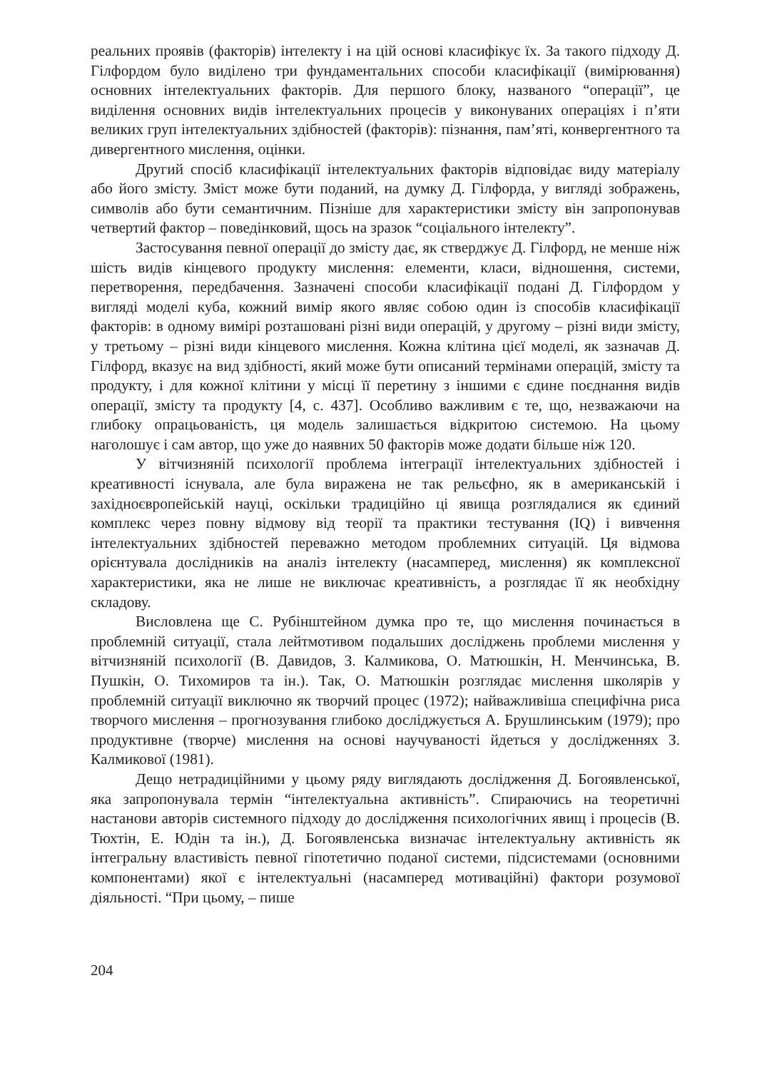реальних проявів (факторів) інтелекту і на цій основі класифікує їх. За такого підходу Д. Гілфордом було виділено три фундаментальних способи класифікації (вимірювання) основних інтелектуальних факторів. Для першого блоку, названого “операції”, це виділення основних видів інтелектуальних процесів у виконуваних операціях і п’яти великих груп інтелектуальних здібностей (факторів): пізнання, пам’яті, конвергентного та дивергентного мислення, оцінки.
Другий спосіб класифікації інтелектуальних факторів відповідає виду матеріалу або його змісту. Зміст може бути поданий, на думку Д. Гілфорда, у вигляді зображень, символів або бути семантичним. Пізніше для характеристики змісту він запропонував четвертий фактор – поведінковий, щось на зразок “соціального інтелекту”.
Застосування певної операції до змісту дає, як стверджує Д. Гілфорд, не менше ніж шість видів кінцевого продукту мислення: елементи, класи, відношення, системи, перетворення, передбачення. Зазначені способи класифікації подані Д. Гілфордом у вигляді моделі куба, кожний вимір якого являє собою один із способів класифікації факторів: в одному вимірі розташовані різні види операцій, у другому – різні види змісту, у третьому – різні види кінцевого мислення. Кожна клітина цієї моделі, як зазначав Д. Гілфорд, вказує на вид здібності, який може бути описаний термінами операцій, змісту та продукту, і для кожної клітини у місці її перетину з іншими є єдине поєднання видів операції, змісту та продукту [4, с. 437]. Особливо важливим є те, що, незважаючи на глибоку опрацьованість, ця модель залишається відкритою системою. На цьому наголошує і сам автор, що уже до наявних 50 факторів може додати більше ніж 120.
У вітчизняній психології проблема інтеграції інтелектуальних здібностей і креативності існувала, але була виражена не так рельєфно, як в американській і західноєвропейській науці, оскільки традиційно ці явища розглядалися як єдиний комплекс через повну відмову від теорії та практики тестування (IQ) і вивчення інтелектуальних здібностей переважно методом проблемних ситуацій. Ця відмова орієнтувала дослідників на аналіз інтелекту (насамперед, мислення) як комплексної характеристики, яка не лише не виключає креативність, а розглядає її як необхідну складову.
Висловлена ще С. Рубінштейном думка про те, що мислення починається в проблемній ситуації, стала лейтмотивом подальших досліджень проблеми мислення у вітчизняній психології (В. Давидов, З. Калмикова, О. Матюшкін, Н. Менчинська, В. Пушкін, О. Тихомиров та ін.). Так, О. Матюшкін розглядає мислення школярів у проблемній ситуації виключно як творчий процес (1972); найважливіша специфічна риса творчого мислення – прогнозування глибоко досліджується А. Брушлинським (1979); про продуктивне (творче) мислення на основі научуваності йдеться у дослідженнях З. Калмикової (1981).
Дещо нетрадиційними у цьому ряду виглядають дослідження Д. Богоявленської, яка запропонувала термін “інтелектуальна активність”. Спираючись на теоретичні настанови авторів системного підходу до дослідження психологічних явищ і процесів (В. Тюхтін, Е. Юдін та ін.), Д. Богоявленська визначає інтелектуальну активність як інтегральну властивість певної гіпотетично поданої системи, підсистемами (основними компонентами) якої є інтелектуальні (насамперед мотиваційні) фактори розумової діяльності. “При цьому, – пише
204